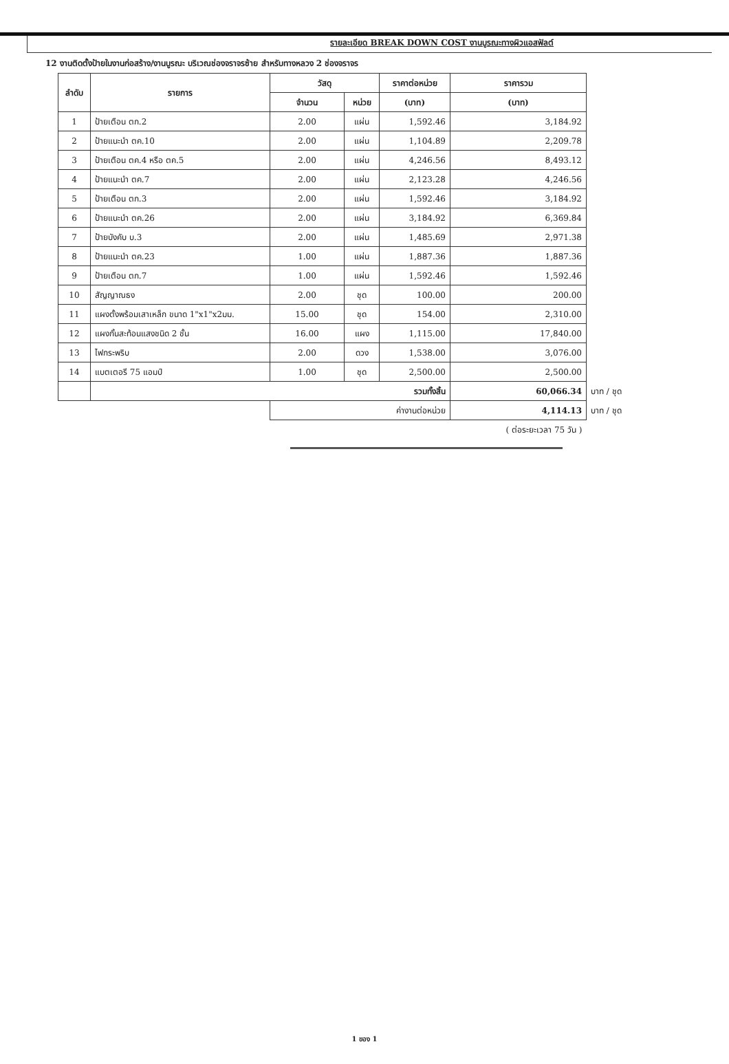รายละเอียด BREAK DOWN COST งานบูรณะทางผิวแอสฟัลต์
12 งานติดตั้งป้ายในงานก่อสร้าง/งานบูรณะ บริเวณช่องจราจรซ้าย สำหรับทางหลวง 2 ช่องจราจร
| ลำดับ | รายการ | วัสดุ | | ราคาต่อหน่วย | ราคารวม | |
| | | จำนวน | หน่วย | (บาท) | (บาท) | |
| 1 | ป้ายเตือน ตก.2 | 2.00 | แผ่น | 1,592.46 | 3,184.92 | |
| 2 | ป้ายแนะนำ ตค.10 | 2.00 | แผ่น | 1,104.89 | 2,209.78 | |
| 3 | ป้ายเตือน ตค.4 หรือ ตค.5 | 2.00 | แผ่น | 4,246.56 | 8,493.12 | |
| 4 | ป้ายแนะนำ ตค.7 | 2.00 | แผ่น | 2,123.28 | 4,246.56 | |
| 5 | ป้ายเตือน ตก.3 | 2.00 | แผ่น | 1,592.46 | 3,184.92 | |
| 6 | ป้ายแนะนำ ตค.26 | 2.00 | แผ่น | 3,184.92 | 6,369.84 | |
| 7 | ป้ายบังคับ บ.3 | 2.00 | แผ่น | 1,485.69 | 2,971.38 | |
| 8 | ป้ายแนะนำ ตค.23 | 1.00 | แผ่น | 1,887.36 | 1,887.36 | |
| 9 | ป้ายเตือน ตก.7 | 1.00 | แผ่น | 1,592.46 | 1,592.46 | |
| 10 | สัญญาณธง | 2.00 | ชุด | 100.00 | 200.00 | |
| 11 | แผงตั้งพร้อมเสาเหล็ก ขนาด 1"x1"x2มม. | 15.00 | ชุด | 154.00 | 2,310.00 | |
| 12 | แผงกั้นสะท้อนแสงชนิด 2 ชั้น | 16.00 | แผง | 1,115.00 | 17,840.00 | |
| 13 | ไฟกระพริบ | 2.00 | ดวง | 1,538.00 | 3,076.00 | |
| 14 | แบตเตอรี 75 แอมป์ | 1.00 | ชุด | 2,500.00 | 2,500.00 | |
| | รวมทั้งสิ้น | | | | 60,066.34 | บาท / ชุด |
| | | ค่างานต่อหน่วย | | | 4,114.13 | บาท / ชุด |
| ( ต่อระยะเวลา 75 วัน ) | | | | | | |
1 ของ 1